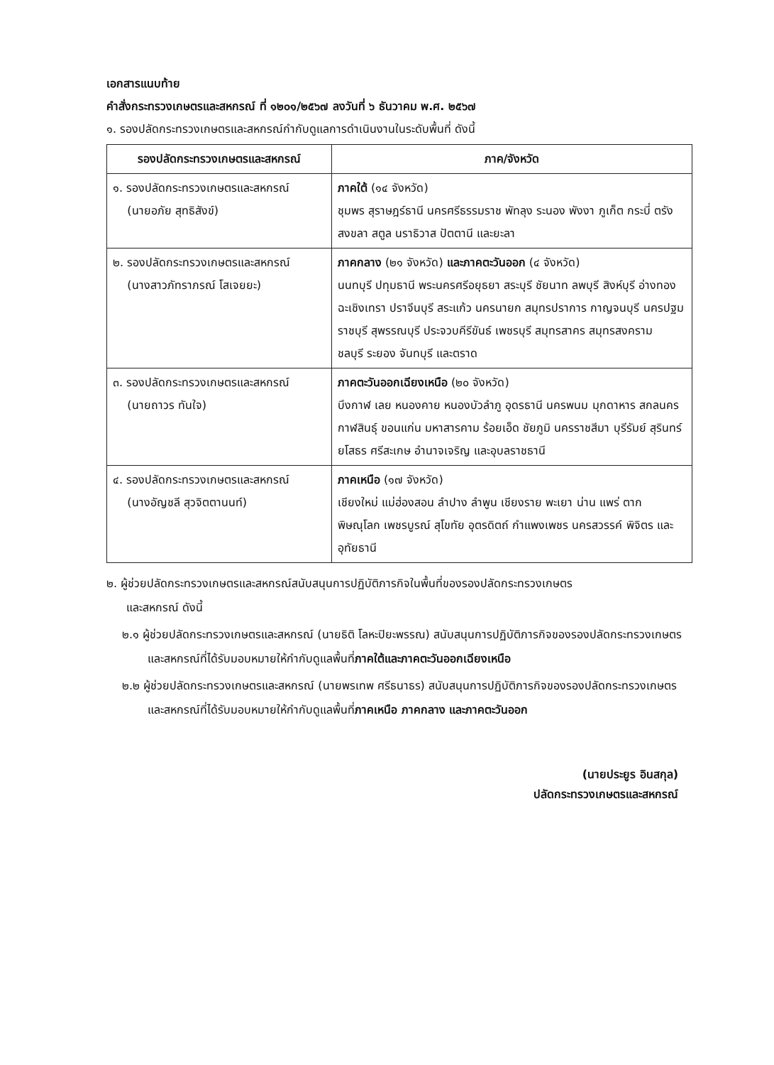เอกสารแนบท้าย
คำสั่งกระทรวงเกษตรและสหกรณ์ ที่ ๑๒๐๑/๒๕๖๗ ลงวันที่ ๖ ธันวาคม พ.ศ. ๒๕๖๗
๑. รองปลัดกระทรวงเกษตรและสหกรณ์กำกับดูแลการดำเนินงานในระดับพื้นที่ ดังนี้
| รองปลัดกระทรวงเกษตรและสหกรณ์ | ภาค/จังหวัด |
| --- | --- |
| ๑. รองปลัดกระทรวงเกษตรและสหกรณ์ (นายอภัย สุทธิสังข์) | ภาคใต้ (๑๔ จังหวัด) ชุมพร สุราษฎร์ธานี นครศรีธรรมราช พัทลุง ระนอง พังงา ภูเก็ต กระบี่ ตรัง สงขลา สตูล นราธิวาส ปัตตานี และยะลา |
| ๒. รองปลัดกระทรวงเกษตรและสหกรณ์ (นางสาวภัทราภรณ์ โสเจยยะ) | ภาคกลาง (๒๑ จังหวัด) และภาคตะวันออก (๔ จังหวัด) นนทบุรี ปทุมธานี พระนครศรีอยุธยา สระบุรี ชัยนาท ลพบุรี สิงห์บุรี อ่างทอง ฉะเชิงเทรา ปราจีนบุรี สระแก้ว นครนายก สมุทรปราการ กาญจนบุรี นครปฐม ราชบุรี สุพรรณบุรี ประจวบคีรีขันธ์ เพชรบุรี สมุทรสาคร สมุทรสงคราม ชลบุรี ระยอง จันทบุรี และตราด |
| ๓. รองปลัดกระทรวงเกษตรและสหกรณ์ (นายถาวร ทันใจ) | ภาคตะวันออกเฉียงเหนือ (๒๐ จังหวัด) บึงกาฬ เลย หนองคาย หนองบัวลำภู อุดรธานี นครพนม มุกดาหาร สกลนคร กาฬสินธุ์ ขอนแก่น มหาสารคาม ร้อยเอ็ด ชัยภูมิ นครราชสีมา บุรีรัมย์ สุรินทร์ ยโสธร ศรีสะเกษ อำนาจเจริญ และอุบลราชธานี |
| ๔. รองปลัดกระทรวงเกษตรและสหกรณ์ (นางอัญชลี สุวจิตตานนท์) | ภาคเหนือ (๑๗ จังหวัด) เชียงใหม่ แม่ฮ่องสอน ลำปาง ลำพูน เชียงราย พะเยา น่าน แพร่ ตาก พิษณุโลก เพชรบูรณ์ สุโขทัย อุตรดิตถ์ กำแพงเพชร นครสวรรค์ พิจิตร และอุทัยธานี |
๒. ผู้ช่วยปลัดกระทรวงเกษตรและสหกรณ์สนับสนุนการปฏิบัติภารกิจในพื้นที่ของรองปลัดกระทรวงเกษตร
และสหกรณ์ ดังนี้
๒.๑ ผู้ช่วยปลัดกระทรวงเกษตรและสหกรณ์ (นายธิติ โลหะปิยะพรรณ) สนับสนุนการปฏิบัติภารกิจของรองปลัดกระทรวงเกษตรและสหกรณ์ที่ได้รับมอบหมายให้กำกับดูแลพื้นที่ภาคใต้และภาคตะวันออกเฉียงเหนือ
๒.๒ ผู้ช่วยปลัดกระทรวงเกษตรและสหกรณ์ (นายพรเทพ ศรีธนาธร) สนับสนุนการปฏิบัติภารกิจของรองปลัดกระทรวงเกษตรและสหกรณ์ที่ได้รับมอบหมายให้กำกับดูแลพื้นที่ภาคเหนือ ภาคกลาง และภาคตะวันออก
(นายประยูร อินสกุล)
ปลัดกระทรวงเกษตรและสหกรณ์